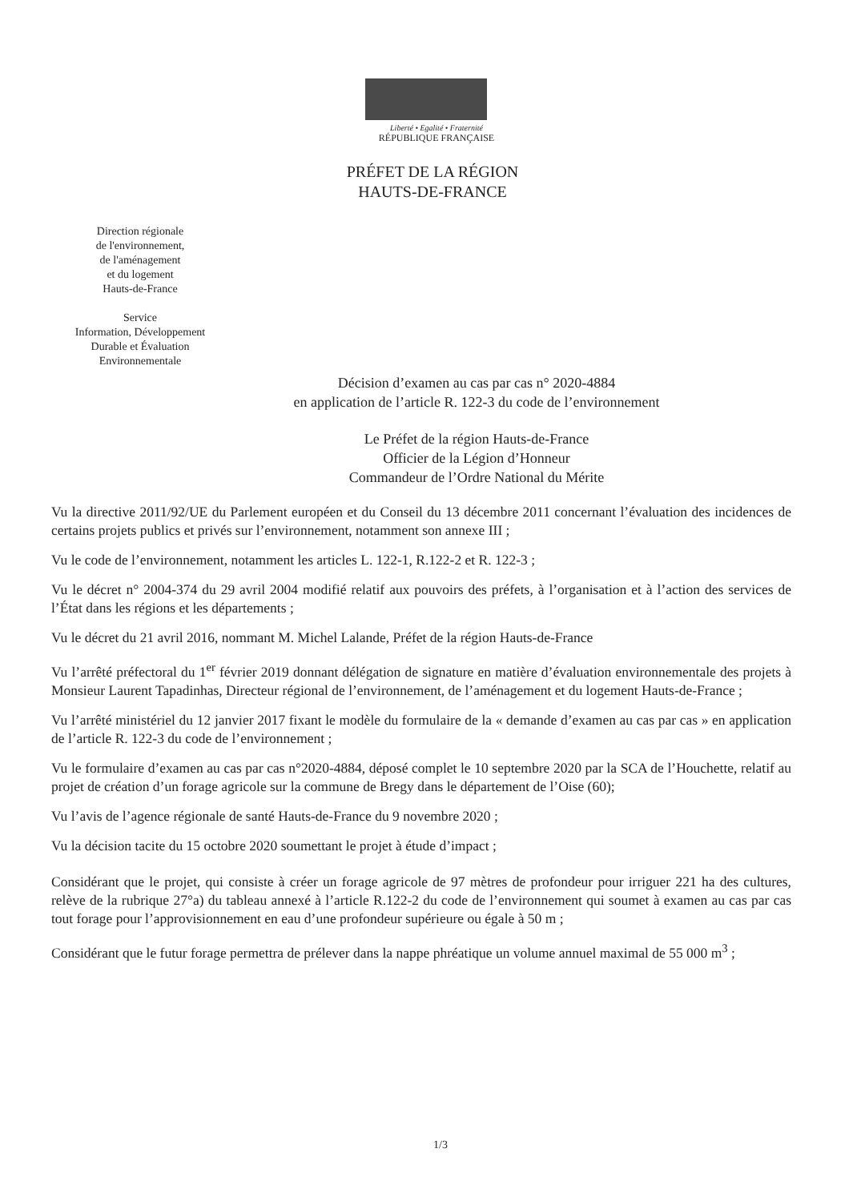Liberté • Egalité • Fraternité
RÉPUBLIQUE FRANÇAISE
PRÉFET DE LA RÉGION
HAUTS-DE-FRANCE
Direction régionale
de l'environnement,
de l'aménagement
et du logement
Hauts-de-France
Service
Information, Développement
Durable et Évaluation
Environnementale
Décision d’examen au cas par cas n° 2020-4884
en application de l’article R. 122-3 du code de l’environnement
Le Préfet de la région Hauts-de-France
Officier de la Légion d’Honneur
Commandeur de l’Ordre National du Mérite
Vu la directive 2011/92/UE du Parlement européen et du Conseil du 13 décembre 2011 concernant l’évaluation des incidences de certains projets publics et privés sur l’environnement, notamment son annexe III ;
Vu le code de l’environnement, notamment les articles L. 122-1, R.122-2 et R. 122-3 ;
Vu le décret n° 2004-374 du 29 avril 2004 modifié relatif aux pouvoirs des préfets, à l’organisation et à l’action des services de l’État dans les régions et les départements ;
Vu le décret du 21 avril 2016, nommant M. Michel Lalande, Préfet de la région Hauts-de-France
Vu l’arrêté préfectoral du 1<sup>er</sup> février 2019 donnant délégation de signature en matière d’évaluation environnementale des projets à Monsieur Laurent Tapadinhas, Directeur régional de l’environnement, de l’aménagement et du logement Hauts-de-France ;
Vu l’arrêté ministériel du 12 janvier 2017 fixant le modèle du formulaire de la « demande d’examen au cas par cas » en application de l’article R. 122-3 du code de l’environnement ;
Vu le formulaire d’examen au cas par cas n°2020-4884, déposé complet le 10 septembre 2020 par la SCA de l’Houchette, relatif au projet de création d’un forage agricole sur la commune de Bregy dans le département de l’Oise (60);
Vu l’avis de l’agence régionale de santé Hauts-de-France du 9 novembre 2020 ;
Vu la décision tacite du 15 octobre 2020 soumettant le projet à étude d’impact ;
Considérant que le projet, qui consiste à créer un forage agricole de 97 mètres de profondeur pour irriguer 221 ha des cultures, relève de la rubrique 27°a) du tableau annexé à l’article R.122-2 du code de l’environnement qui soumet à examen au cas par cas tout forage pour l’approvisionnement en eau d’une profondeur supérieure ou égale à 50 m ;
Considérant que le futur forage permettra de prélever dans la nappe phréatique un volume annuel maximal de 55 000 m<sup>3</sup> ;
1/3